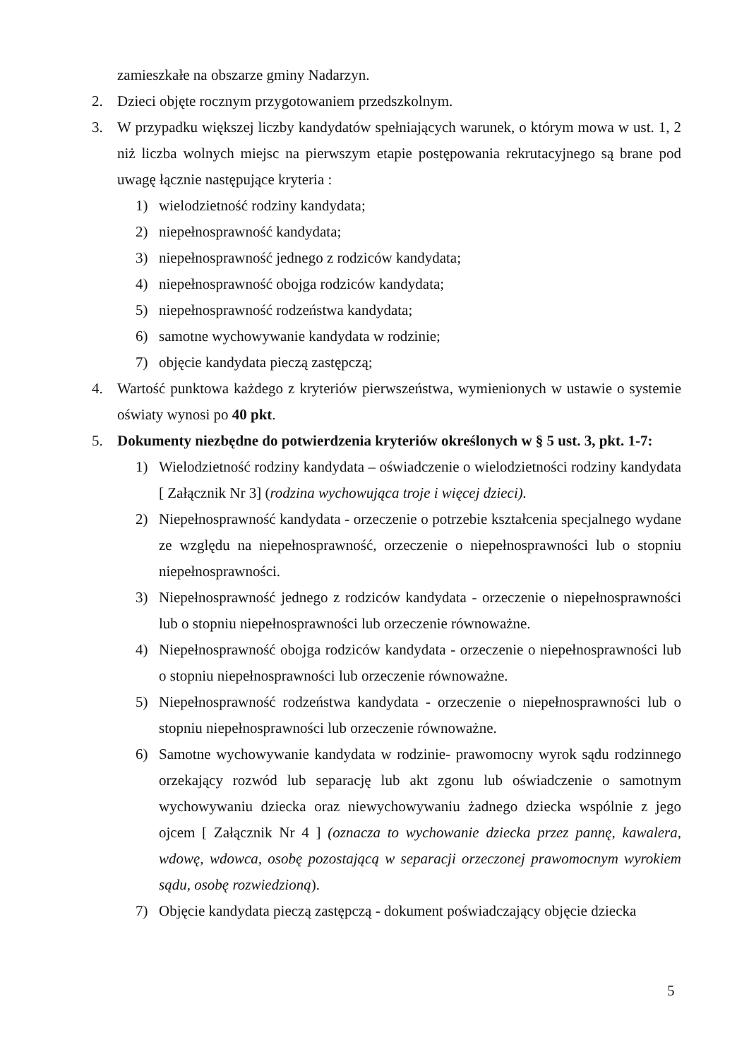zamieszkałe na obszarze gminy Nadarzyn.
2. Dzieci objęte rocznym przygotowaniem przedszkolnym.
3. W przypadku większej liczby kandydatów spełniających warunek, o którym mowa w ust. 1, 2 niż liczba wolnych miejsc na pierwszym etapie postępowania rekrutacyjnego są brane pod uwagę łącznie następujące kryteria :
1) wielodzietność rodziny kandydata;
2) niepełnosprawność kandydata;
3) niepełnosprawność jednego z rodziców kandydata;
4) niepełnosprawność obojga rodziców kandydata;
5) niepełnosprawność rodzeństwa kandydata;
6) samotne wychowywanie kandydata w rodzinie;
7) objęcie kandydata pieczą zastępczą;
4. Wartość punktowa każdego z kryteriów pierwszeństwa, wymienionych w ustawie o systemie oświaty wynosi po 40 pkt.
5. Dokumenty niezbędne do potwierdzenia kryteriów określonych w § 5 ust. 3, pkt. 1-7:
1) Wielodzietność rodziny kandydata – oświadczenie o wielodzietności rodziny kandydata [ Załącznik Nr 3] (rodzina wychowująca troje i więcej dzieci).
2) Niepełnosprawność kandydata - orzeczenie o potrzebie kształcenia specjalnego wydane ze względu na niepełnosprawność, orzeczenie o niepełnosprawności lub o stopniu niepełnosprawności.
3) Niepełnosprawność jednego z rodziców kandydata - orzeczenie o niepełnosprawności lub o stopniu niepełnosprawności lub orzeczenie równoważne.
4) Niepełnosprawność obojga rodziców kandydata - orzeczenie o niepełnosprawności lub o stopniu niepełnosprawności lub orzeczenie równoważne.
5) Niepełnosprawność rodzeństwa kandydata - orzeczenie o niepełnosprawności lub o stopniu niepełnosprawności lub orzeczenie równoważne.
6) Samotne wychowywanie kandydata w rodzinie- prawomocny wyrok sądu rodzinnego orzekający rozwód lub separację lub akt zgonu lub oświadczenie o samotnym wychowywaniu dziecka oraz niewychowywaniu żadnego dziecka wspólnie z jego ojcem [ Załącznik Nr 4 ] (oznacza to wychowanie dziecka przez pannę, kawalera, wdowę, wdowca, osobę pozostającą w separacji orzeczonej prawomocnym wyrokiem sądu, osobę rozwiedzioną).
7) Objęcie kandydata pieczą zastępczą - dokument poświadczający objęcie dziecka
5